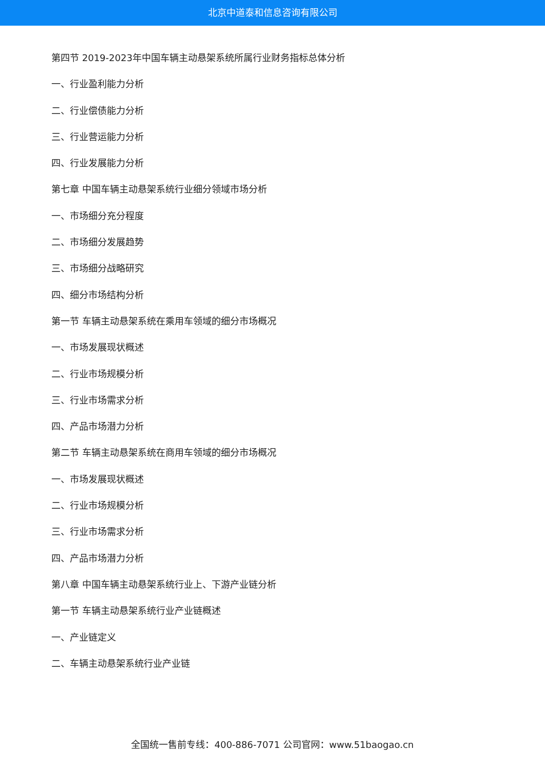北京中道泰和信息咨询有限公司
第四节 2019-2023年中国车辆主动悬架系统所属行业财务指标总体分析
一、行业盈利能力分析
二、行业偿债能力分析
三、行业营运能力分析
四、行业发展能力分析
第七章 中国车辆主动悬架系统行业细分领域市场分析
一、市场细分充分程度
二、市场细分发展趋势
三、市场细分战略研究
四、细分市场结构分析
第一节 车辆主动悬架系统在乘用车领域的细分市场概况
一、市场发展现状概述
二、行业市场规模分析
三、行业市场需求分析
四、产品市场潜力分析
第二节 车辆主动悬架系统在商用车领域的细分市场概况
一、市场发展现状概述
二、行业市场规模分析
三、行业市场需求分析
四、产品市场潜力分析
第八章 中国车辆主动悬架系统行业上、下游产业链分析
第一节 车辆主动悬架系统行业产业链概述
一、产业链定义
二、车辆主动悬架系统行业产业链
全国统一售前专线：400-886-7071 公司官网：www.51baogao.cn